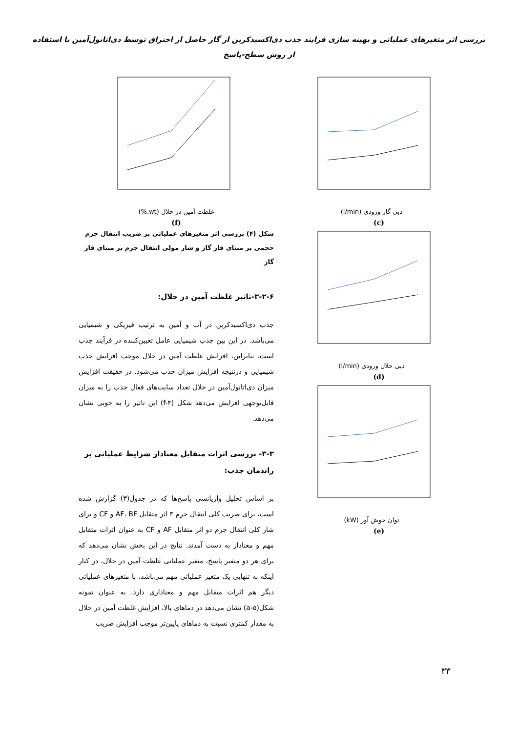بررسی اثر متغیرهای عملیاتی و بهینه سازی فرایند جذب دی‌اکسیدکربن از گاز حاصل از احتراق توسط دی‌اتانول‌آمین با استفاده
از روش سطح-پاسخ
دبی گاز ورودی (l/min)
(c)
دبی حلال ورودی (l/min)
(d)
توان جوش آور (kW)
(e)
غلظت آمین در حلال (wt.%)
(f)
شکل (۴) بررسی اثر متغیرهای عملیاتی بر ضریب انتقال جرم حجمی بر مبنای فاز گاز و شار مولی انتقال جرم بر مبنای فاز گاز
۳-۲-۶-تاثیر غلظت آمین در حلال:
جذب دی‌اکسیدکربن در آب و آمین به ترتیب فیزیکی و شیمیایی می‌باشد. در این بین جذب شیمیایی عامل تعیین‌کننده در فرآیند جذب است. بنابراین، افزایش غلظت آمین در حلال موجب افزایش جذب شیمیایی و درنتیجه افزایش میزان جذب می‌شود. در حقیقت افزایش میزان دی‌اتانول‌آمین در حلال تعداد سایت‌های فعال جذب را به میزان قابل‌توجهی افزایش می‌دهد شکل (f-۴) این تاثیر را به خوبی نشان می‌دهد.
۳-۳- بررسی اثرات متقابل معنادار شرایط عملیاتی بر راندمان جذب:
بر اساس تحلیل واریانسی پاسخ‌ها که در جدول(۳) گزارش شده است، برای ضریب کلی انتقال جرم ۳ اثر متقابل AF، BF و CF و برای شار کلی انتقال جرم دو اثر متقابل AF و CF به عنوان اثرات متقابل مهم و معنادار به دست آمدند. نتایج در این بخش نشان می‌دهد که برای هر دو متغیر پاسخ، متغیر عملیاتی غلظت آمین در حلال، در کنار اینکه به تنهایی یک متغیر عملیاتی مهم می‌باشد، با متغیرهای عملیاتی دیگر هم اثرات متقابل مهم و معناداری دارد. به عنوان نمونه شکل(a-۵) نشان می‌دهد در دماهای بالا، افزایش غلظت آمین در حلال به مقدار کمتری نسبت به دماهای پایین‌تر موجب افزایش ضریب
۳۳